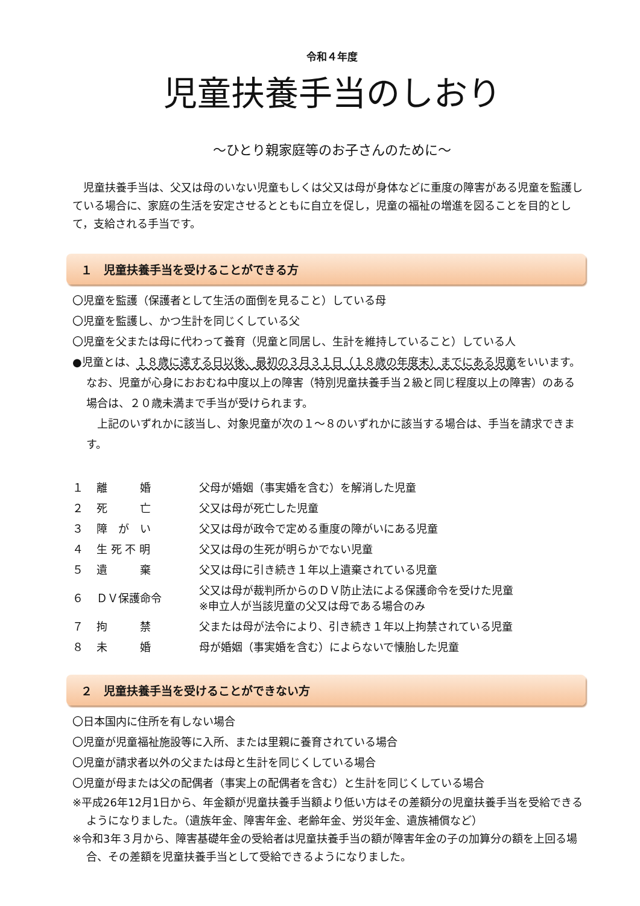令和４年度
児童扶養手当のしおり
～ひとり親家庭等のお子さんのために～
児童扶養手当は、父又は母のいない児童もしくは父又は母が身体などに重度の障害がある児童を監護している場合に、家庭の生活を安定させるとともに自立を促し，児童の福祉の増進を図ることを目的として，支給される手当です。
１　児童扶養手当を受けることができる方
〇児童を監護（保護者として生活の面倒を見ること）している母
〇児童を監護し、かつ生計を同じくしている父
〇児童を父または母に代わって養育（児童と同居し、生計を維持していること）している人
●児童とは、１８歳に達する日以後、最初の３月３１日（１８歳の年度末）までにある児童をいいます。なお、児童が心身におおむね中度以上の障害（特別児童扶養手当２級と同じ程度以上の障害）のある場合は、２０歳未満まで手当が受けられます。
上記のいずれかに該当し、対象児童が次の１～８のいずれかに該当する場合は、手当を請求できます。
| １ | 離 婚 | 父母が婚姻（事実婚を含む）を解消した児童 |
| ２ | 死 亡 | 父又は母が死亡した児童 |
| ３ | 障 が い | 父又は母が政令で定める重度の障がいにある児童 |
| ４ | 生 死 不 明 | 父又は母の生死が明らかでない児童 |
| ５ | 遺 棄 | 父又は母に引き続き１年以上遺棄されている児童 |
| ６ | ＤＶ保護命令 | 父又は母が裁判所からのＤＶ防止法による保護命令を受けた児童 ※申立人が当該児童の父又は母である場合のみ |
| ７ | 拘 禁 | 父または母が法令により、引き続き１年以上拘禁されている児童 |
| ８ | 未 婚 | 母が婚姻（事実婚を含む）によらないで懐胎した児童 |
２　児童扶養手当を受けることができない方
〇日本国内に住所を有しない場合
〇児童が児童福祉施設等に入所、または里親に養育されている場合
〇児童が請求者以外の父または母と生計を同じくしている場合
〇児童が母または父の配偶者（事実上の配偶者を含む）と生計を同じくしている場合
※平成26年12月1日から、年金額が児童扶養手当額より低い方はその差額分の児童扶養手当を受給できるようになりました。（遺族年金、障害年金、老齢年金、労災年金、遺族補償など）
※令和3年３月から、障害基礎年金の受給者は児童扶養手当の額が障害年金の子の加算分の額を上回る場合、その差額を児童扶養手当として受給できるようになりました。